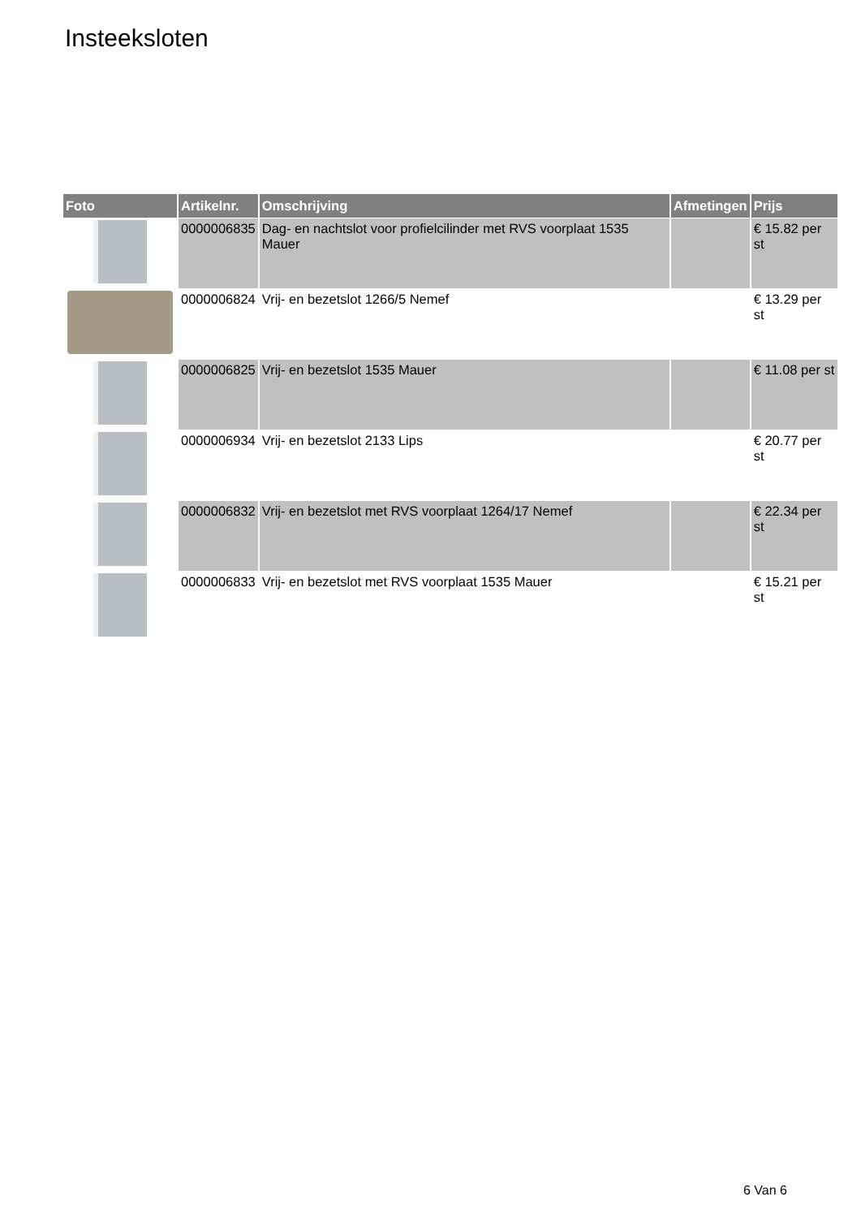Insteeksloten
| Foto | Artikelnr. | Omschrijving | Afmetingen | Prijs |
| --- | --- | --- | --- | --- |
| | 0000006835 | Dag- en nachtslot voor profielcilinder met RVS voorplaat 1535 Mauer | | € 15.82 per st |
| | 0000006824 | Vrij- en bezetslot 1266/5 Nemef | | € 13.29 per st |
| | 0000006825 | Vrij- en bezetslot 1535 Mauer | | € 11.08 per st |
| | 0000006934 | Vrij- en bezetslot 2133 Lips | | € 20.77 per st |
| | 0000006832 | Vrij- en bezetslot met RVS voorplaat 1264/17 Nemef | | € 22.34 per st |
| | 0000006833 | Vrij- en bezetslot met RVS voorplaat 1535 Mauer | | € 15.21 per st |
6 Van 6